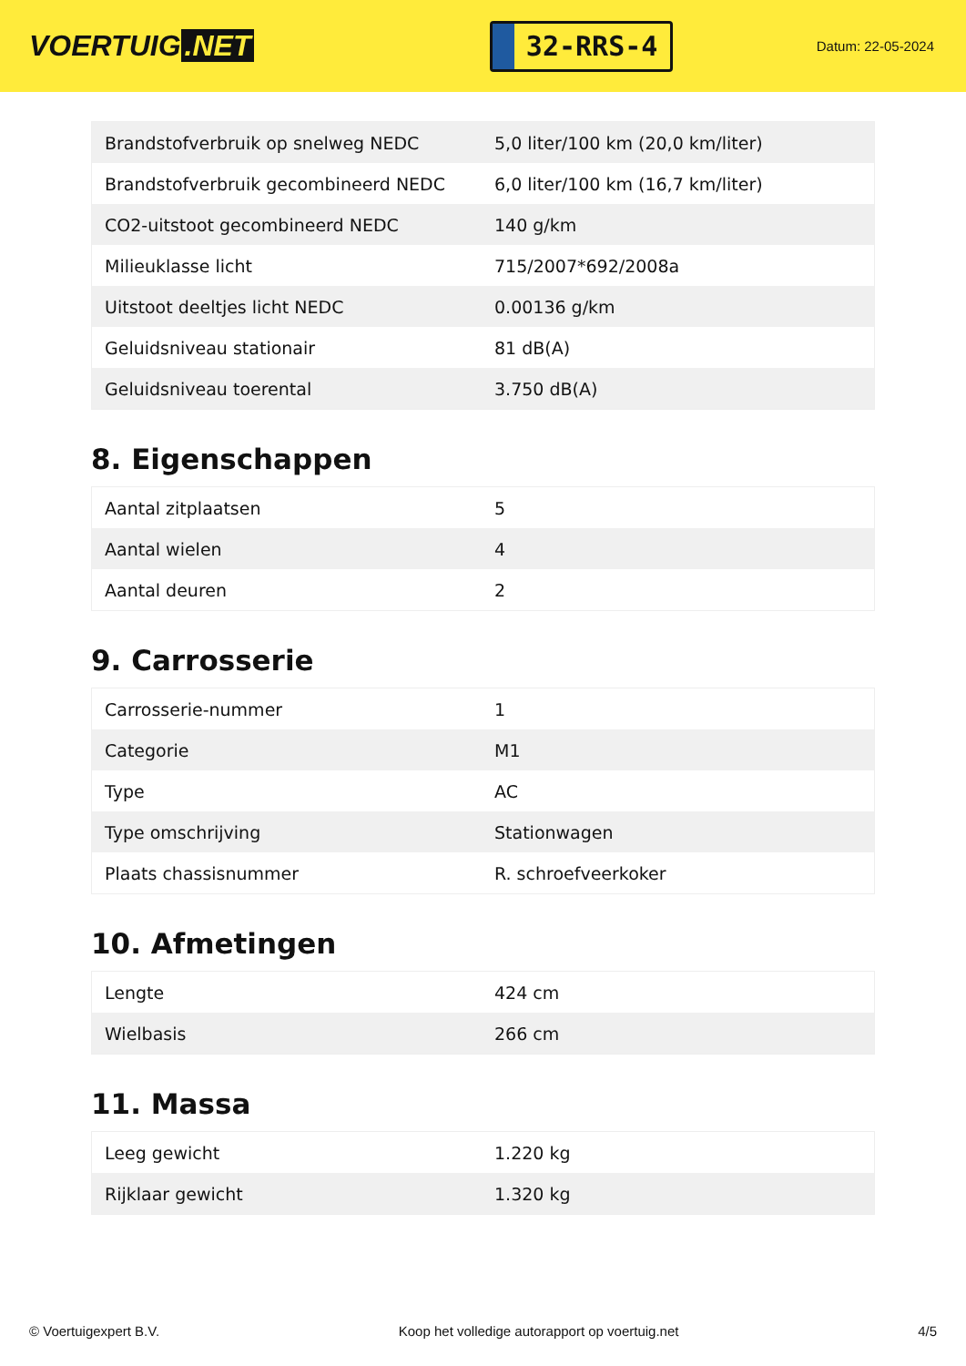VOERTUIG.NET
32-RRS-4
Datum: 22-05-2024
| Brandstofverbruik op snelweg NEDC | 5,0 liter/100 km (20,0 km/liter) |
| Brandstofverbruik gecombineerd NEDC | 6,0 liter/100 km (16,7 km/liter) |
| CO2-uitstoot gecombineerd NEDC | 140 g/km |
| Milieuklasse licht | 715/2007*692/2008a |
| Uitstoot deeltjes licht NEDC | 0.00136 g/km |
| Geluidsniveau stationair | 81 dB(A) |
| Geluidsniveau toerental | 3.750 dB(A) |
8. Eigenschappen
| Aantal zitplaatsen | 5 |
| Aantal wielen | 4 |
| Aantal deuren | 2 |
9. Carrosserie
| Carrosserie-nummer | 1 |
| Categorie | M1 |
| Type | AC |
| Type omschrijving | Stationwagen |
| Plaats chassisnummer | R. schroefveerkoker |
10. Afmetingen
| Lengte | 424 cm |
| Wielbasis | 266 cm |
11. Massa
| Leeg gewicht | 1.220 kg |
| Rijklaar gewicht | 1.320 kg |
© Voertuigexpert B.V. Koop het volledige autorapport op voertuig.net 4/5